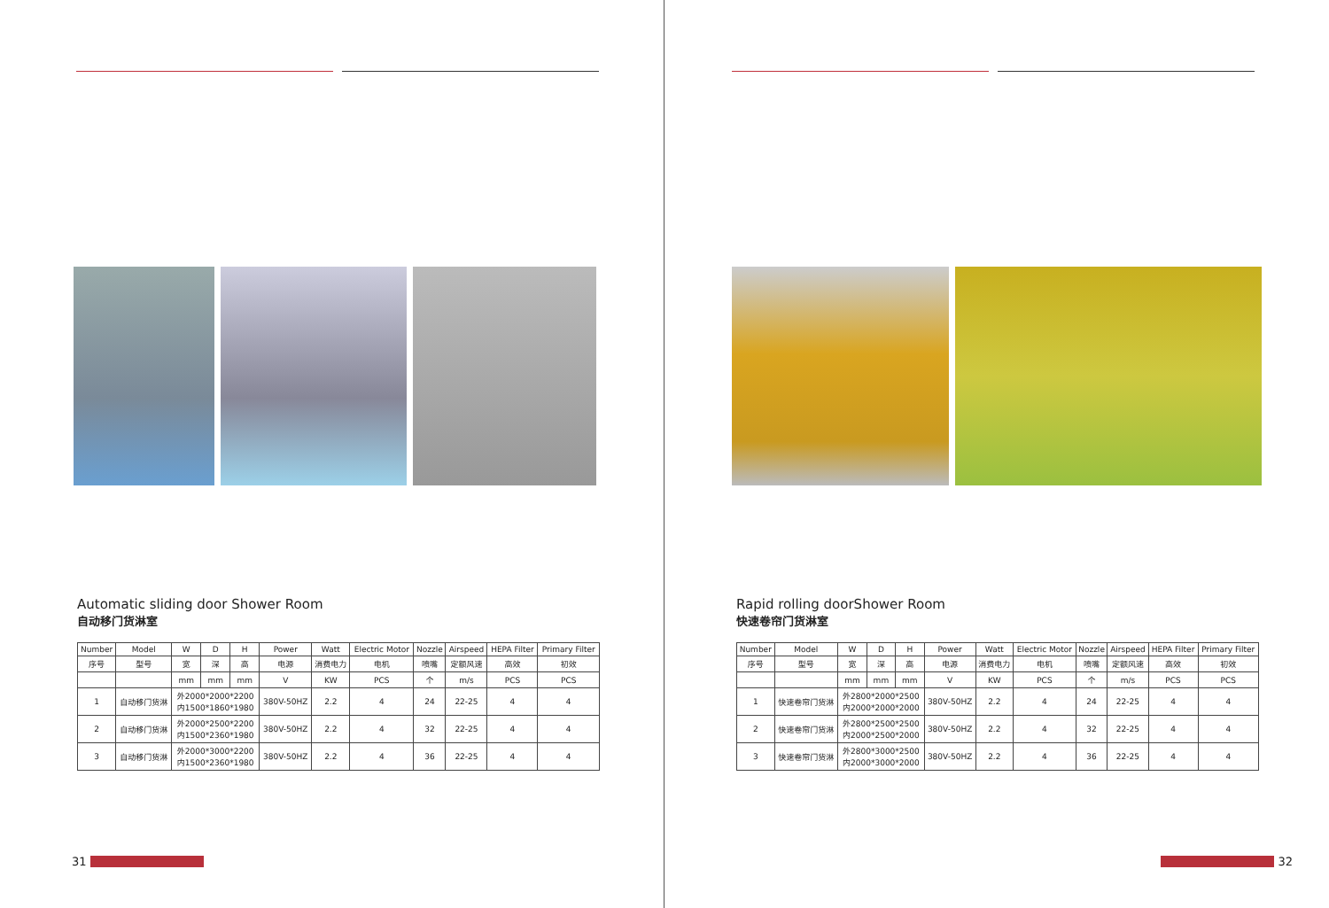Automatic sliding door Shower Room
自动移门货淋室
| Number | Model | W | D | H | Power | Watt | Electric Motor | Nozzle | Airspeed | HEPA Filter | Primary Filter |
| --- | --- | --- | --- | --- | --- | --- | --- | --- | --- | --- | --- |
| 序号 | 型号 | 宽 | 深 | 高 | 电源 | 消费电力 | 电机 | 喷嘴 | 定额风速 | 高效 | 初效 |
| | | mm | mm | mm | V | KW | PCS | 个 | m/s | PCS | PCS |
| 1 | 自动移门货淋 | 外2000*2000*2200 内1500*1860*1980 | | | 380V-50HZ | 2.2 | 4 | 24 | 22-25 | 4 | 4 |
| 2 | 自动移门货淋 | 外2000*2500*2200 内1500*2360*1980 | | | 380V-50HZ | 2.2 | 4 | 32 | 22-25 | 4 | 4 |
| 3 | 自动移门货淋 | 外2000*3000*2200 内1500*2360*1980 | | | 380V-50HZ | 2.2 | 4 | 36 | 22-25 | 4 | 4 |
31
Rapid rolling doorShower Room
快速卷帘门货淋室
| Number | Model | W | D | H | Power | Watt | Electric Motor | Nozzle | Airspeed | HEPA Filter | Primary Filter |
| --- | --- | --- | --- | --- | --- | --- | --- | --- | --- | --- | --- |
| 序号 | 型号 | 宽 | 深 | 高 | 电源 | 消费电力 | 电机 | 喷嘴 | 定额风速 | 高效 | 初效 |
| | | mm | mm | mm | V | KW | PCS | 个 | m/s | PCS | PCS |
| 1 | 快速卷帘门货淋 | 外2800*2000*2500 内2000*2000*2000 | | | 380V-50HZ | 2.2 | 4 | 24 | 22-25 | 4 | 4 |
| 2 | 快速卷帘门货淋 | 外2800*2500*2500 内2000*2500*2000 | | | 380V-50HZ | 2.2 | 4 | 32 | 22-25 | 4 | 4 |
| 3 | 快速卷帘门货淋 | 外2800*3000*2500 内2000*3000*2000 | | | 380V-50HZ | 2.2 | 4 | 36 | 22-25 | 4 | 4 |
32